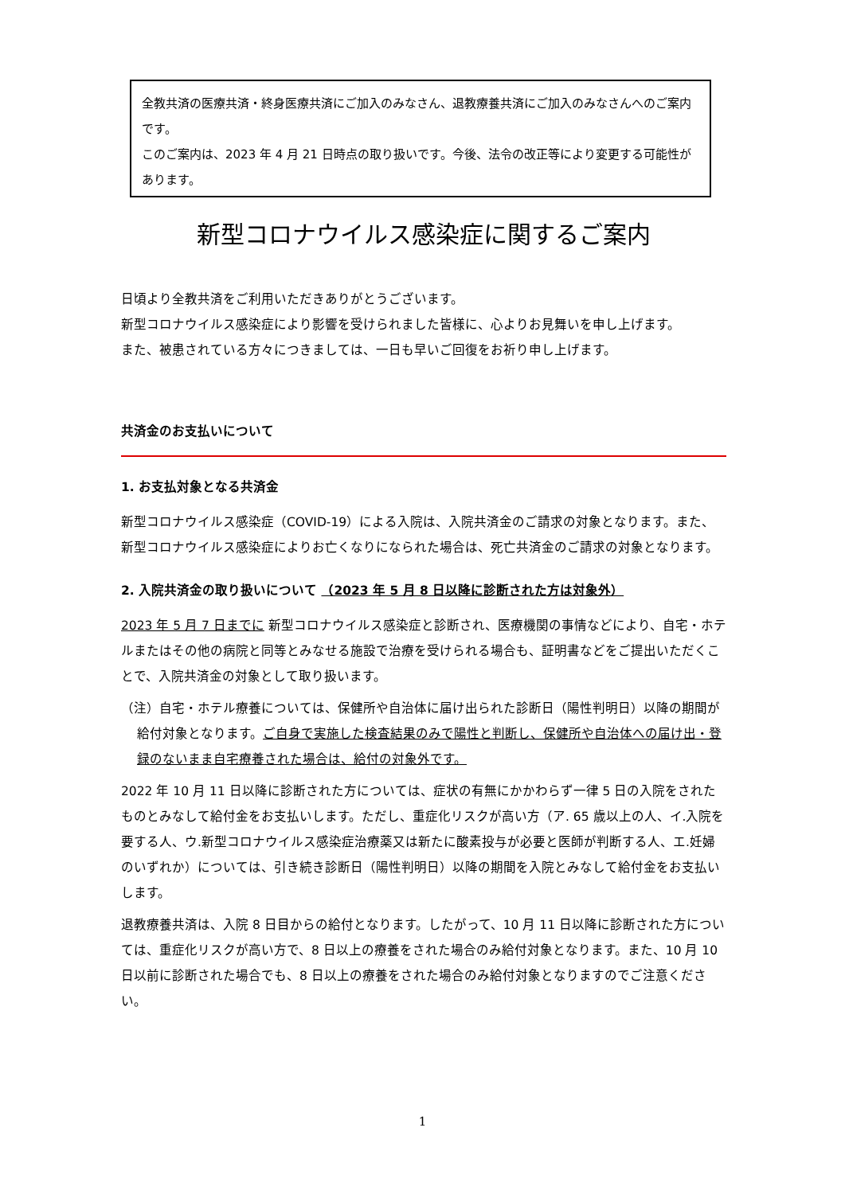全教共済の医療共済・終身医療共済にご加入のみなさん、退教療養共済にご加入のみなさんへのご案内です。
このご案内は、2023 年 4 月 21 日時点の取り扱いです。今後、法令の改正等により変更する可能性があります。
新型コロナウイルス感染症に関するご案内
日頃より全教共済をご利用いただきありがとうございます。
新型コロナウイルス感染症により影響を受けられました皆様に、心よりお見舞いを申し上げます。
また、被患されている方々につきましては、一日も早いご回復をお祈り申し上げます。
共済金のお支払いについて
1. お支払対象となる共済金
新型コロナウイルス感染症（COVID-19）による入院は、入院共済金のご請求の対象となります。また、新型コロナウイルス感染症によりお亡くなりになられた場合は、死亡共済金のご請求の対象となります。
2. 入院共済金の取り扱いについて （2023 年 5 月 8 日以降に診断された方は対象外）
2023 年 5 月 7 日までに 新型コロナウイルス感染症と診断され、医療機関の事情などにより、自宅・ホテルまたはその他の病院と同等とみなせる施設で治療を受けられる場合も、証明書などをご提出いただくことで、入院共済金の対象として取り扱います。
（注）自宅・ホテル療養については、保健所や自治体に届け出られた診断日（陽性判明日）以降の期間が給付対象となります。ご自身で実施した検査結果のみで陽性と判断し、保健所や自治体への届け出・登録のないまま自宅療養された場合は、給付の対象外です。
2022 年 10 月 11 日以降に診断された方については、症状の有無にかかわらず一律 5 日の入院をされたものとみなして給付金をお支払いします。ただし、重症化リスクが高い方（ア. 65 歳以上の人、イ.入院を要する人、ウ.新型コロナウイルス感染症治療薬又は新たに酸素投与が必要と医師が判断する人、エ.妊婦のいずれか）については、引き続き診断日（陽性判明日）以降の期間を入院とみなして給付金をお支払いします。
退教療養共済は、入院 8 日目からの給付となります。したがって、10 月 11 日以降に診断された方については、重症化リスクが高い方で、8 日以上の療養をされた場合のみ給付対象となります。また、10 月 10 日以前に診断された場合でも、8 日以上の療養をされた場合のみ給付対象となりますのでご注意ください。
1